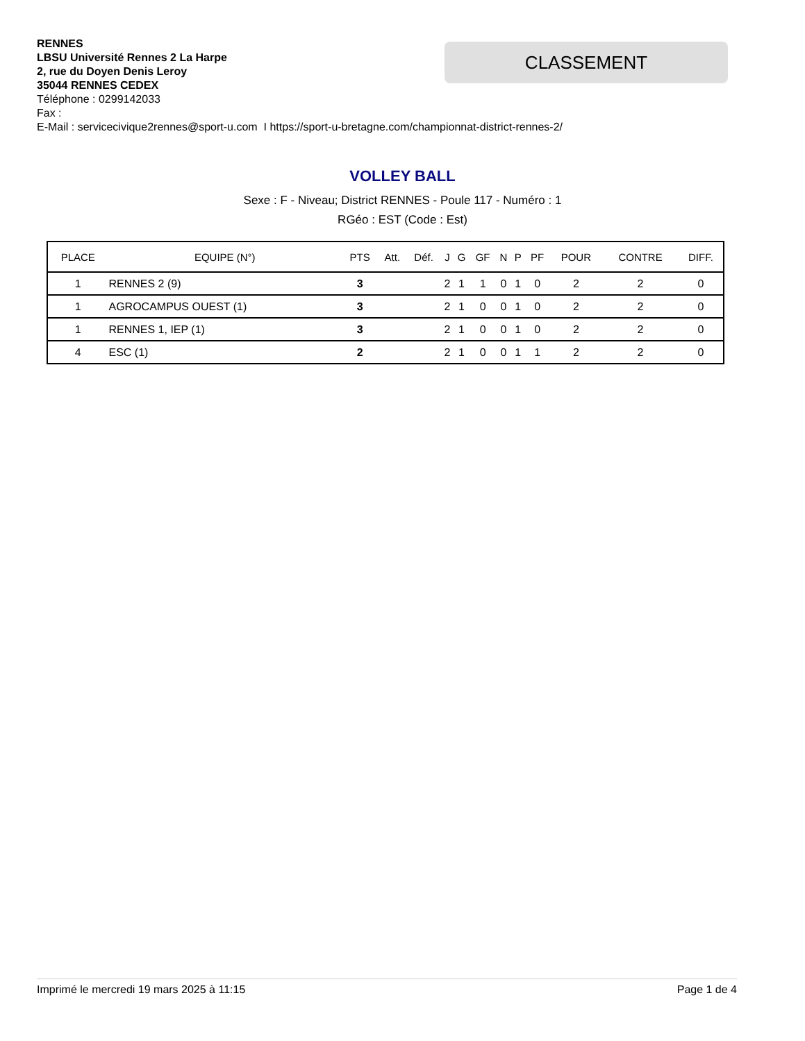RENNES
LBSU Université Rennes 2 La Harpe
2, rue du Doyen Denis Leroy
35044 RENNES CEDEX
Téléphone : 0299142033
Fax :
E-Mail : servicecivique2rennes@sport-u.com I https://sport-u-bretagne.com/championnat-district-rennes-2/
CLASSEMENT
VOLLEY BALL
Sexe : F - Niveau; District RENNES - Poule 117 - Numéro : 1
RGéo : EST (Code : Est)
| PLACE | EQUIPE (N°) | PTS | Att. | Déf. | J | G | GF | N | P | PF | POUR | CONTRE | DIFF. |
| --- | --- | --- | --- | --- | --- | --- | --- | --- | --- | --- | --- | --- | --- |
| 1 | RENNES 2 (9) | 3 | | | 2 | 1 | 1 | 0 | 1 | 0 | 2 | 2 | 0 |
| 1 | AGROCAMPUS OUEST (1) | 3 | | | 2 | 1 | 0 | 0 | 1 | 0 | 2 | 2 | 0 |
| 1 | RENNES 1, IEP (1) | 3 | | | 2 | 1 | 0 | 0 | 1 | 0 | 2 | 2 | 0 |
| 4 | ESC (1) | 2 | | | 2 | 1 | 0 | 0 | 1 | 1 | 2 | 2 | 0 |
Imprimé le mercredi 19 mars 2025 à 11:15 Page 1 de 4